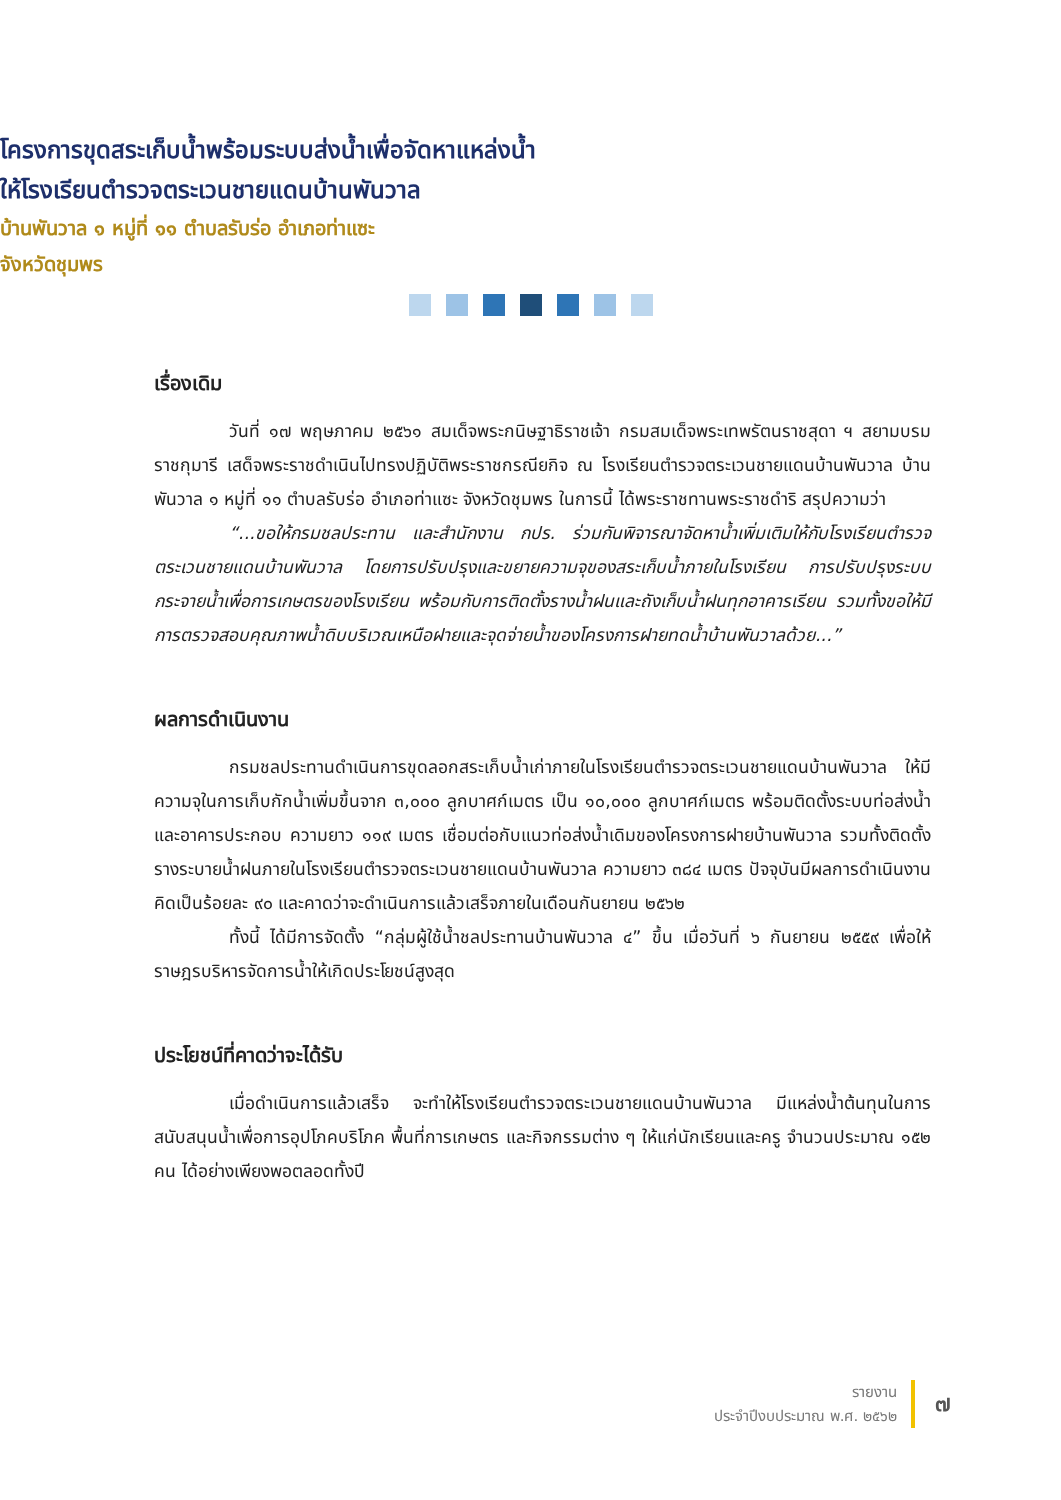โครงการขุดสระเก็บน้ำพร้อมระบบส่งน้ำเพื่อจัดหาแหล่งน้ำ
ให้โรงเรียนตำรวจตระเวนชายแดนบ้านพันวาล
บ้านพันวาล ๑ หมู่ที่ ๑๑ ตำบลรับร่อ อำเภอท่าแซะ
จังหวัดชุมพร
เรื่องเดิม
วันที่ ๑๗ พฤษภาคม ๒๕๖๑ สมเด็จพระกนิษฐาธิราชเจ้า กรมสมเด็จพระเทพรัตนราชสุดา ฯ สยามบรมราชกุมารี เสด็จพระราชดำเนินไปทรงปฏิบัติพระราชกรณียกิจ ณ โรงเรียนตำรวจตระเวนชายแดนบ้านพันวาล บ้านพันวาล ๑ หมู่ที่ ๑๑ ตำบลรับร่อ อำเภอท่าแซะ จังหวัดชุมพร ในการนี้ ได้พระราชทานพระราชดำริ สรุปความว่า
“...ขอให้กรมชลประทาน และสำนักงาน กปร. ร่วมกันพิจารณาจัดหาน้ำเพิ่มเติมให้กับโรงเรียนตำรวจตระเวนชายแดนบ้านพันวาล โดยการปรับปรุงและขยายความจุของสระเก็บน้ำภายในโรงเรียน การปรับปรุงระบบกระจายน้ำเพื่อการเกษตรของโรงเรียน พร้อมกับการติดตั้งรางน้ำฝนและถังเก็บน้ำฝนทุกอาคารเรียน รวมทั้งขอให้มีการตรวจสอบคุณภาพน้ำดิบบริเวณเหนือฝายและจุดจ่ายน้ำของโครงการฝายทดน้ำบ้านพันวาลด้วย...”
ผลการดำเนินงาน
กรมชลประทานดำเนินการขุดลอกสระเก็บน้ำเก่าภายในโรงเรียนตำรวจตระเวนชายแดนบ้านพันวาล ให้มีความจุในการเก็บกักน้ำเพิ่มขึ้นจาก ๓,๐๐๐ ลูกบาศก์เมตร เป็น ๑๐,๐๐๐ ลูกบาศก์เมตร พร้อมติดตั้งระบบท่อส่งน้ำและอาคารประกอบ ความยาว ๑๑๙ เมตร เชื่อมต่อกับแนวท่อส่งน้ำเดิมของโครงการฝายบ้านพันวาล รวมทั้งติดตั้งรางระบายน้ำฝนภายในโรงเรียนตำรวจตระเวนชายแดนบ้านพันวาล ความยาว ๓๘๔ เมตร ปัจจุบันมีผลการดำเนินงานคิดเป็นร้อยละ ๙๐ และคาดว่าจะดำเนินการแล้วเสร็จภายในเดือนกันยายน ๒๕๖๒
ทั้งนี้ ได้มีการจัดตั้ง “กลุ่มผู้ใช้น้ำชลประทานบ้านพันวาล ๔” ขึ้น เมื่อวันที่ ๖ กันยายน ๒๕๕๙ เพื่อให้ราษฎรบริหารจัดการน้ำให้เกิดประโยชน์สูงสุด
ประโยชน์ที่คาดว่าจะได้รับ
เมื่อดำเนินการแล้วเสร็จ จะทำให้โรงเรียนตำรวจตระเวนชายแดนบ้านพันวาล มีแหล่งน้ำต้นทุนในการสนับสนุนน้ำเพื่อการอุปโภคบริโภค พื้นที่การเกษตร และกิจกรรมต่าง ๆ ให้แก่นักเรียนและครู จำนวนประมาณ ๑๕๒ คน ได้อย่างเพียงพอตลอดทั้งปี
รายงาน
ประจำปีงบประมาณ พ.ศ. ๒๕๖๒
๗